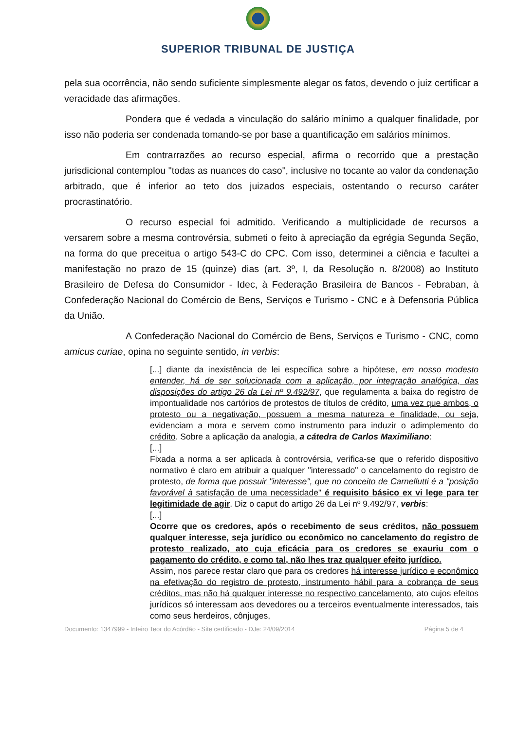SUPERIOR TRIBUNAL DE JUSTIÇA
pela sua ocorrência, não sendo suficiente simplesmente alegar os fatos, devendo o juiz certificar a veracidade das afirmações.
Pondera que é vedada a vinculação do salário mínimo a qualquer finalidade, por isso não poderia ser condenada tomando-se por base a quantificação em salários mínimos.
Em contrarrazões ao recurso especial, afirma o recorrido que a prestação jurisdicional contemplou "todas as nuances do caso", inclusive no tocante ao valor da condenação arbitrado, que é inferior ao teto dos juizados especiais, ostentando o recurso caráter procrastinatório.
O recurso especial foi admitido. Verificando a multiplicidade de recursos a versarem sobre a mesma controvérsia, submeti o feito à apreciação da egrégia Segunda Seção, na forma do que preceitua o artigo 543-C do CPC. Com isso, determinei a ciência e facultei a manifestação no prazo de 15 (quinze) dias (art. 3º, I, da Resolução n. 8/2008) ao Instituto Brasileiro de Defesa do Consumidor - Idec, à Federação Brasileira de Bancos - Febraban, à Confederação Nacional do Comércio de Bens, Serviços e Turismo - CNC e à Defensoria Pública da União.
A Confederação Nacional do Comércio de Bens, Serviços e Turismo - CNC, como amicus curiae, opina no seguinte sentido, in verbis:
[...] diante da inexistência de lei específica sobre a hipótese, em nosso modesto entender, há de ser solucionada com a aplicação, por integração analógica, das disposições do artigo 26 da Lei nº 9.492/97, que regulamenta a baixa do registro de impontualidade nos cartórios de protestos de títulos de crédito, uma vez que ambos, o protesto ou a negativação, possuem a mesma natureza e finalidade, ou seja, evidenciam a mora e servem como instrumento para induzir o adimplemento do crédito. Sobre a aplicação da analogia, a cátedra de Carlos Maximiliano:
[...]
Fixada a norma a ser aplicada à controvérsia, verifica-se que o referido dispositivo normativo é claro em atribuir a qualquer "interessado" o cancelamento do registro de protesto, de forma que possuir "interesse", que no conceito de Carnellutti é a "posição favorável à satisfação de uma necessidade" é requisito básico ex vi lege para ter legitimidade de agir. Diz o caput do artigo 26 da Lei nº 9.492/97, verbis:
[...]
Ocorre que os credores, após o recebimento de seus créditos, não possuem qualquer interesse, seja jurídico ou econômico no cancelamento do registro de protesto realizado, ato cuja eficácia para os credores se exauriu com o pagamento do crédito, e como tal, não lhes traz qualquer efeito jurídico.
Assim, nos parece restar claro que para os credores há interesse jurídico e econômico na efetivação do registro de protesto, instrumento hábil para a cobrança de seus créditos, mas não há qualquer interesse no respectivo cancelamento, ato cujos efeitos jurídicos só interessam aos devedores ou a terceiros eventualmente interessados, tais como seus herdeiros, cônjuges,
Documento: 1347999 - Inteiro Teor do Acórdão - Site certificado - DJe: 24/09/2014 Página 5 de 4